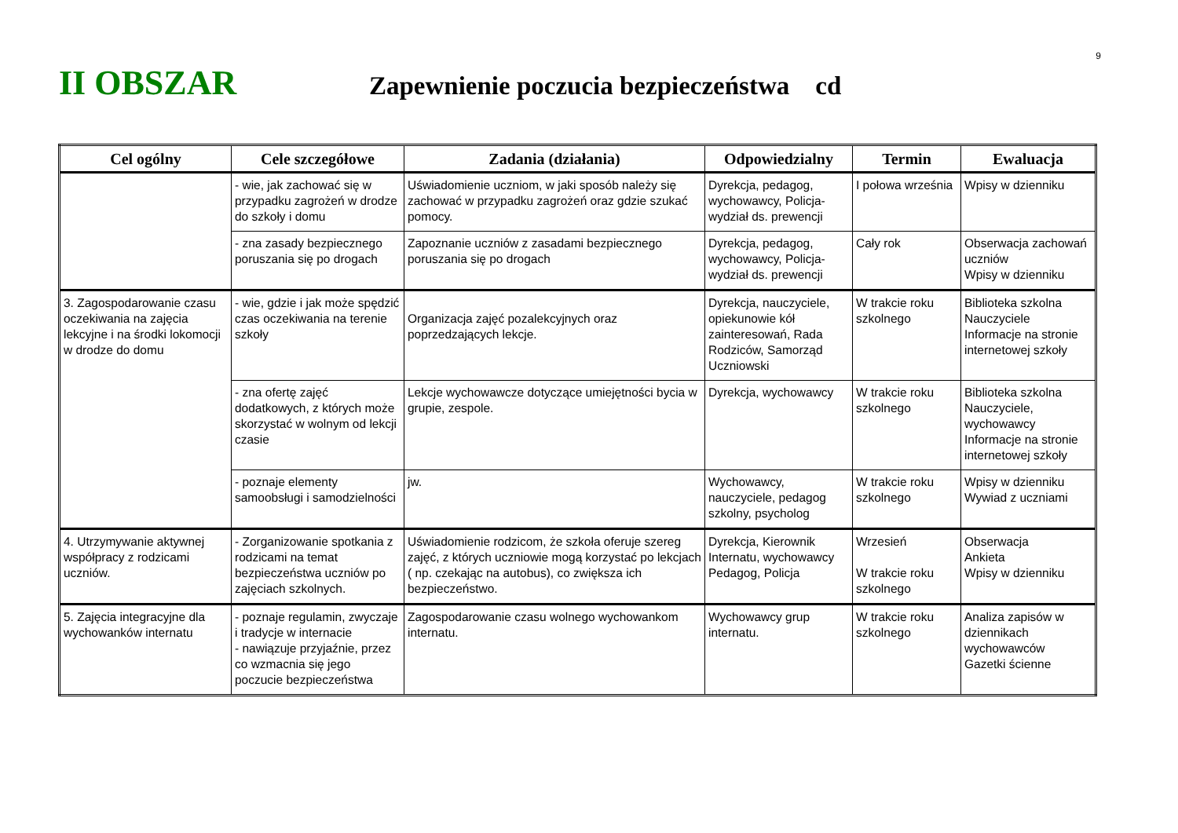9
II OBSZAR
Zapewnienie poczucia bezpieczeństwa cd
| Cel ogólny | Cele szczegółowe | Zadania (działania) | Odpowiedzialny | Termin | Ewaluacja |
| --- | --- | --- | --- | --- | --- |
| | - wie, jak zachować się w przypadku zagrożeń w drodze do szkoły i domu | Uświadomienie uczniom, w jaki sposób należy się zachować w przypadku zagrożeń oraz gdzie szukać pomocy. | Dyrekcja, pedagog, wychowawcy, Policja- wydział ds. prewencji | I połowa września | Wpisy w dzienniku |
| | - zna zasady bezpiecznego poruszania się po drogach | Zapoznanie uczniów z zasadami bezpiecznego poruszania się po drogach | Dyrekcja, pedagog, wychowawcy, Policja- wydział ds. prewencji | Cały rok | Obserwacja zachowań uczniów Wpisy w dzienniku |
| 3. Zagospodarowanie czasu oczekiwania na zajęcia lekcyjne i na środki lokomocji w drodze do domu | - wie, gdzie i jak może spędzić czas oczekiwania na terenie szkoły | Organizacja zajęć pozalekcyjnych oraz poprzedzających lekcje. | Dyrekcja, nauczyciele, opiekunowie kół zainteresowań, Rada Rodziców, Samorząd Uczniowski | W trakcie roku szkolnego | Biblioteka szkolna Nauczyciele Informacje na stronie internetowej szkoły |
| | - zna ofertę zajęć dodatkowych, z których może skorzystać w wolnym od lekcji czasie | Lekcje wychowawcze dotyczące umiejętności bycia w grupie, zespole. | Dyrekcja, wychowawcy | W trakcie roku szkolnego | Biblioteka szkolna Nauczyciele, wychowawcy Informacje na stronie internetowej szkoły |
| | - poznaje elementy samoobsługi i samodzielności | jw. | Wychowawcy, nauczyciele, pedagog szkolny, psycholog | W trakcie roku szkolnego | Wpisy w dzienniku Wywiad z uczniami |
| 4. Utrzymywanie aktywnej współpracy z rodzicami uczniów. | - Zorganizowanie spotkania z rodzicami na temat bezpieczeństwa uczniów po zajęciach szkolnych. | Uświadomienie rodzicom, że szkoła oferuje szereg zajęć, z których uczniowie mogą korzystać po lekcjach ( np. czekając na autobus), co zwiększa ich bezpieczeństwo. | Dyrekcja, Kierownik Internatu, wychowawcy Pedagog, Policja | Wrzesień W trakcie roku szkolnego | Obserwacja Ankieta Wpisy w dzienniku |
| 5. Zajęcia integracyjne dla wychowanków internatu | - poznaje regulamin, zwyczaje i tradycje w internacie - nawiązuje przyjaźnie, przez co wzmacnia się jego poczucie bezpieczeństwa | Zagospodarowanie czasu wolnego wychowankom internatu. | Wychowawcy grup internatu. | W trakcie roku szkolnego | Analiza zapisów w dziennikach wychowawców Gazetki ścienne |